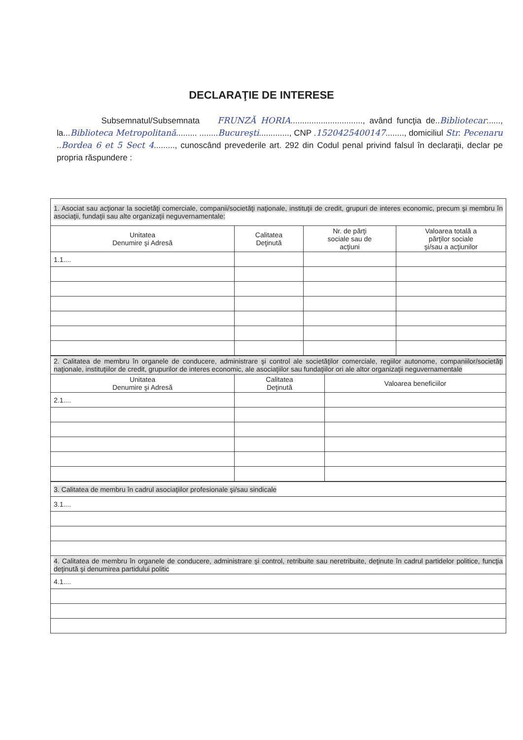DECLARAŢIE DE INTERESE
Subsemnatul/Subsemnata FRUNZĂ HORIA..............................., având funcţia de..Bibliotecar......, la...Biblioteca Metropolitană......... ........Bucureşti............., CNP .1520425400147........, domiciliul Str. Pecenaru ..Bordea 6 et 5 Sect 4........., cunoscând prevederile art. 292 din Codul penal privind falsul în declaraţii, declar pe propria răspundere :
| 1. Asociat sau acţionar la societăţi comerciale, companii/societăţi naţionale, instituţii de credit, grupuri de interes economic, precum şi membru în asociaţii, fundaţii sau alte organizaţii neguvernamentale: | | | |
| Unitatea Denumire şi Adresă | Calitatea Deţinută | Nr. de părţi sociale sau de acţiuni | Valoarea totală a părţilor sociale şi/sau a acţiunilor |
| 1.1.... | | | |
| 2. Calitatea de membru în organele de conducere, administrare şi control ale societăţilor comerciale, regiilor autonome, companiilor/societăţi naţionale, instituţiilor de credit, grupurilor de interes economic, ale asociaţiilor sau fundaţiilor ori ale altor organizaţii neguvernamentale | | |
| Unitatea Denumire şi Adresă | Calitatea Deţinută | Valoarea beneficiilor |
| 2.1.... | | |
| 3. Calitatea de membru în cadrul asociaţiilor profesionale şi/sau sindicale |
| 3.1.... |
| 4. Calitatea de membru în organele de conducere, administrare şi control, retribuite sau neretribuite, deţinute în cadrul partidelor politice, funcţia deţinută şi denumirea partidului politic |
| 4.1.... |